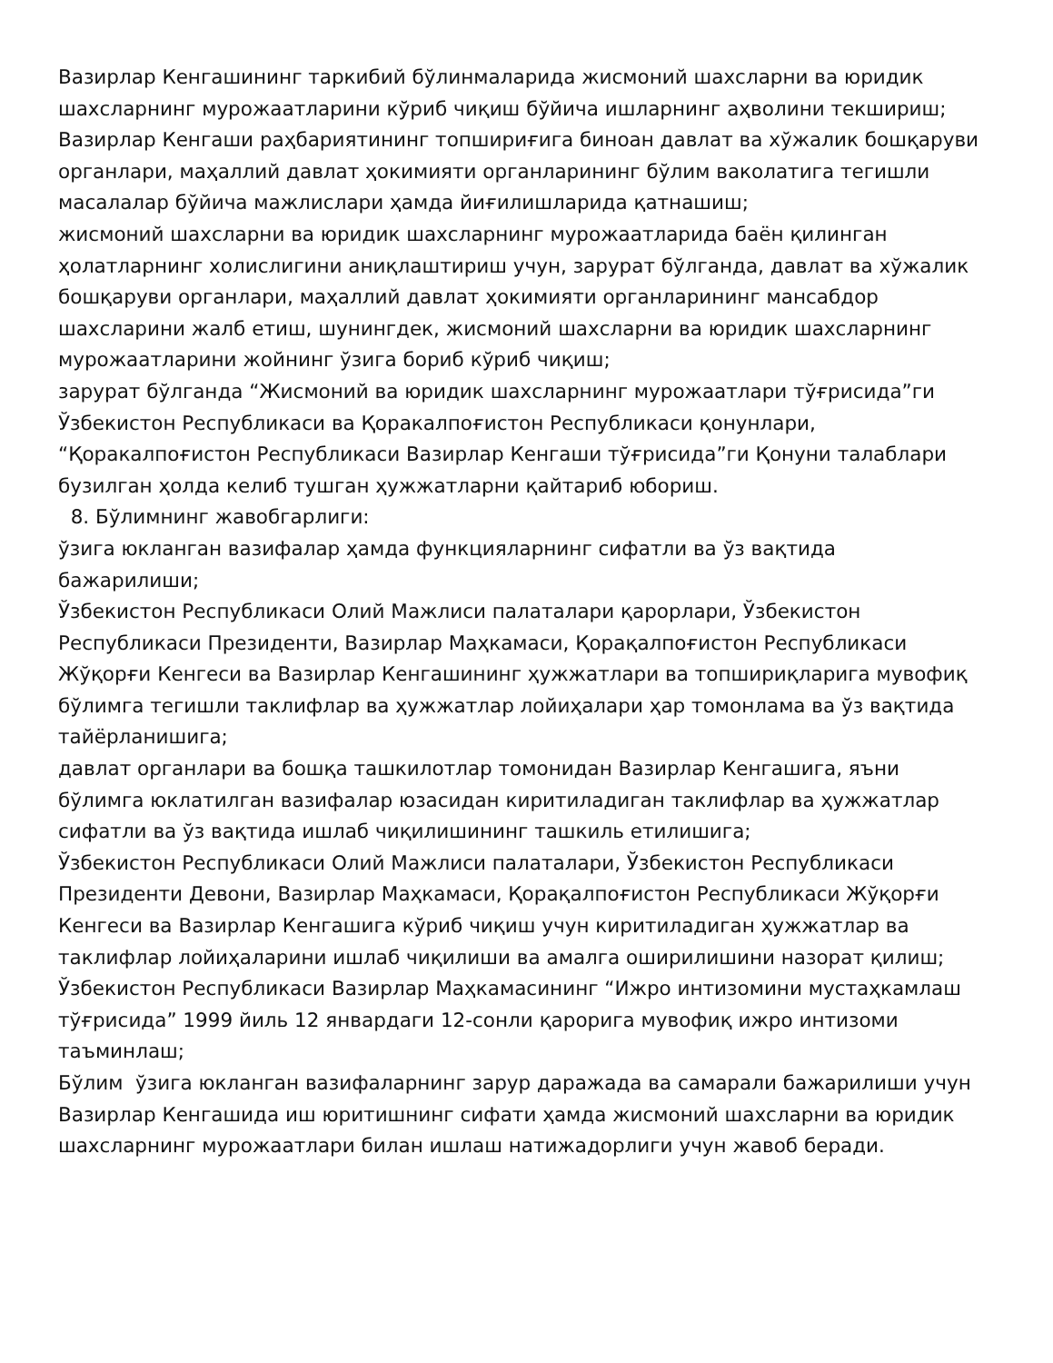Вазирлар Кенгашининг таркибий бўлинмаларида жисмоний шахсларни ва юридик шахсларнинг мурожаатларини кўриб чиқиш бўйича ишларнинг аҳволини текшириш;
Вазирлар Кенгаши раҳбариятининг топшириғига биноан давлат ва хўжалик бошқаруви органлари, маҳаллий давлат ҳокимияти органларининг бўлим ваколатига тегишли масалалар бўйича мажлислари ҳамда йиғилишларида қатнашиш;
жисмоний шахсларни ва юридик шахсларнинг мурожаатларида баён қилинган ҳолатларнинг холислигини аниқлаштириш учун, зарурат бўлганда, давлат ва хўжалик бошқаруви органлари, маҳаллий давлат ҳокимияти органларининг мансабдор шахсларини жалб етиш, шунингдек, жисмоний шахсларни ва юридик шахсларнинг мурожаатларини жойнинг ўзига бориб кўриб чиқиш;
зарурат бўлганда “Жисмоний ва юридик шахсларнинг мурожаатлари тўғрисида”ги Ўзбекистон Республикаси ва Қоракалпоғистон Республикаси қонунлари, “Қоракалпоғистон Республикаси Вазирлар Кенгаши тўғрисида”ги Қонуни талаблари бузилган ҳолда келиб тушган ҳужжатларни қайтариб юбориш.
8. Бўлимнинг жавобгарлиги:
ўзига юкланган вазифалар ҳамда функцияларнинг сифатли ва ўз вақтида бажарилиши;
Ўзбекистон Республикаси Олий Мажлиси палаталари қарорлари, Ўзбекистон Республикаси Президенти, Вазирлар Маҳкамаси, Қорақалпоғистон Республикаси Жўқорғи Кенгеси ва Вазирлар Кенгашининг ҳужжатлари ва топшириқларига мувофиқ бўлимга тегишли таклифлар ва ҳужжатлар лойиҳалари ҳар томонлама ва ўз вақтида тайёрланишига;
давлат органлари ва бошқа ташкилотлар томонидан Вазирлар Кенгашига, яъни бўлимга юклатилган вазифалар юзасидан киритиладиган таклифлар ва ҳужжатлар сифатли ва ўз вақтида ишлаб чиқилишининг ташкиль етилишига;
Ўзбекистон Республикаси Олий Мажлиси палаталари, Ўзбекистон Республикаси Президенти Девони, Вазирлар Маҳкамаси, Қорақалпоғистон Республикаси Жўқорғи Кенгеси ва Вазирлар Кенгашига кўриб чиқиш учун киритиладиган ҳужжатлар ва таклифлар лойиҳаларини ишлаб чиқилиши ва амалга оширилишини назорат қилиш;
Ўзбекистон Республикаси Вазирлар Маҳкамасининг “Ижро интизомини мустаҳкамлаш тўғрисида” 1999 йиль 12 январдаги 12-сонли қарорига мувофиқ ижро интизоми таъминлаш;
Бўлим ўзига юкланган вазифаларнинг зарур даражада ва самарали бажарилиши учун Вазирлар Кенгашида иш юритишнинг сифати ҳамда жисмоний шахсларни ва юридик шахсларнинг мурожаатлари билан ишлаш натижадорлиги учун жавоб беради.